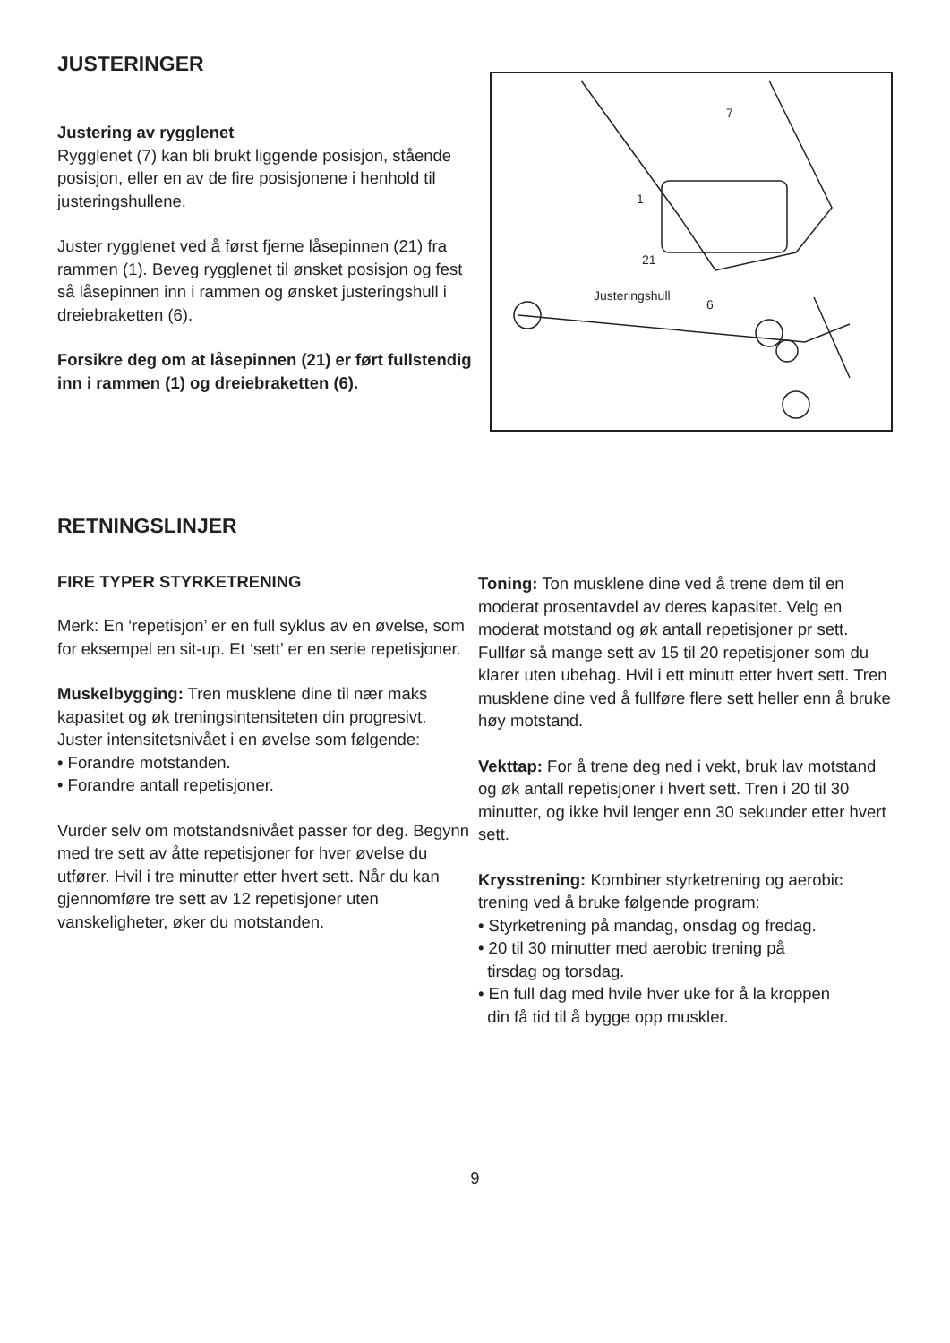JUSTERINGER
Justering av rygglenet
Rygglenet (7) kan bli brukt liggende posisjon, stående posisjon, eller en av de fire posisjonene i henhold til justeringshullene.
Juster rygglenet ved å først fjerne låsepinnen (21) fra rammen (1). Beveg rygglenet til ønsket posisjon og fest så låsepinnen inn i rammen og ønsket justeringshull i dreiebraketten (6).
Forsikre deg om at låsepinnen (21) er ført fullstendig inn i rammen (1) og dreiebraketten (6).
7
1
21
Justeringshull
6
RETNINGSLINJER
FIRE TYPER STYRKETRENING
Merk: En ‘repetisjon’ er en full syklus av en øvelse, som for eksempel en sit-up. Et ‘sett’ er en serie repetisjoner.
Muskelbygging: Tren musklene dine til nær maks kapasitet og øk treningsintensiteten din progresivt. Juster intensitetsnivået i en øvelse som følgende:
• Forandre motstanden.
• Forandre antall repetisjoner.
Vurder selv om motstandsnivået passer for deg. Begynn med tre sett av åtte repetisjoner for hver øvelse du utfører. Hvil i tre minutter etter hvert sett. Når du kan gjennomføre tre sett av 12 repetisjoner uten vanskeligheter, øker du motstanden.
Toning: Ton musklene dine ved å trene dem til en moderat prosentavdel av deres kapasitet. Velg en moderat motstand og øk antall repetisjoner pr sett. Fullfør så mange sett av 15 til 20 repetisjoner som du klarer uten ubehag. Hvil i ett minutt etter hvert sett. Tren musklene dine ved å fullføre flere sett heller enn å bruke høy motstand.
Vekttap: For å trene deg ned i vekt, bruk lav motstand og øk antall repetisjoner i hvert sett. Tren i 20 til 30 minutter, og ikke hvil lenger enn 30 sekunder etter hvert sett.
Krysstrening: Kombiner styrketrening og aerobic trening ved å bruke følgende program:
• Styrketrening på mandag, onsdag og fredag.
• 20 til 30 minutter med aerobic trening på
tirsdag og torsdag.
• En full dag med hvile hver uke for å la kroppen
din få tid til å bygge opp muskler.
9